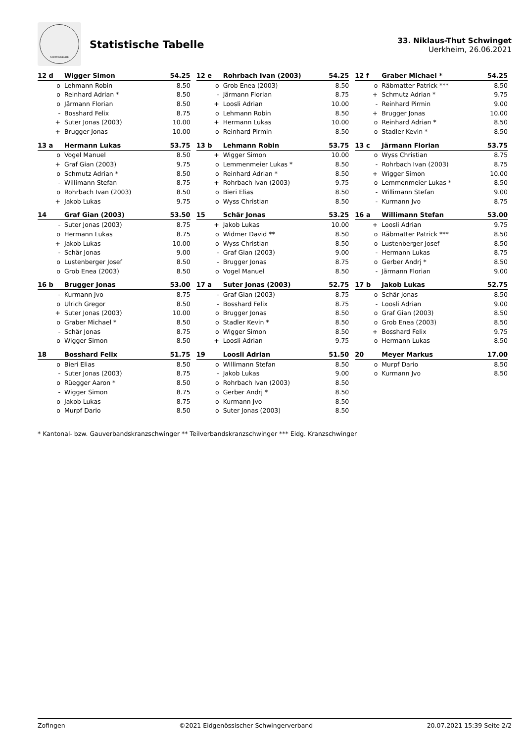SCHWINGKLUB
Statistische Tabelle
33. Niklaus-Thut Schwinget
Uerkheim, 26.06.2021
| 12 d | Wigger Simon | 54.25 |
| --- | --- | --- |
| o | Lehmann Robin | 8.50 |
| o | Reinhard Adrian * | 8.50 |
| o | Järmann Florian | 8.50 |
| - | Bosshard Felix | 8.75 |
| + | Suter Jonas (2003) | 10.00 |
| + | Brugger Jonas | 10.00 |
| 12 e | Rohrbach Ivan (2003) | 54.25 |
| --- | --- | --- |
| o | Grob Enea (2003) | 8.50 |
| - | Järmann Florian | 8.75 |
| + | Loosli Adrian | 10.00 |
| o | Lehmann Robin | 8.50 |
| + | Hermann Lukas | 10.00 |
| o | Reinhard Pirmin | 8.50 |
| 12 f | Graber Michael * | 54.25 |
| --- | --- | --- |
| o | Räbmatter Patrick *** | 8.50 |
| + | Schmutz Adrian * | 9.75 |
| - | Reinhard Pirmin | 9.00 |
| + | Brugger Jonas | 10.00 |
| o | Reinhard Adrian * | 8.50 |
| o | Stadler Kevin * | 8.50 |
| 13 a | Hermann Lukas | 53.75 |
| --- | --- | --- |
| o | Vogel Manuel | 8.50 |
| + | Graf Gian (2003) | 9.75 |
| o | Schmutz Adrian * | 8.50 |
| - | Willimann Stefan | 8.75 |
| o | Rohrbach Ivan (2003) | 8.50 |
| + | Jakob Lukas | 9.75 |
| 13 b | Lehmann Robin | 53.75 |
| --- | --- | --- |
| + | Wigger Simon | 10.00 |
| o | Lemmenmeier Lukas * | 8.50 |
| o | Reinhard Adrian * | 8.50 |
| + | Rohrbach Ivan (2003) | 9.75 |
| o | Bieri Elias | 8.50 |
| o | Wyss Christian | 8.50 |
| 13 c | Järmann Florian | 53.75 |
| --- | --- | --- |
| o | Wyss Christian | 8.75 |
| - | Rohrbach Ivan (2003) | 8.75 |
| + | Wigger Simon | 10.00 |
| o | Lemmenmeier Lukas * | 8.50 |
| - | Willimann Stefan | 9.00 |
| - | Kurmann Jvo | 8.75 |
| 14 | Graf Gian (2003) | 53.50 |
| --- | --- | --- |
| - | Suter Jonas (2003) | 8.75 |
| o | Hermann Lukas | 8.75 |
| + | Jakob Lukas | 10.00 |
| - | Schär Jonas | 9.00 |
| o | Lustenberger Josef | 8.50 |
| o | Grob Enea (2003) | 8.50 |
| 15 | Schär Jonas | 53.25 |
| --- | --- | --- |
| + | Jakob Lukas | 10.00 |
| o | Widmer David ** | 8.50 |
| o | Wyss Christian | 8.50 |
| - | Graf Gian (2003) | 9.00 |
| - | Brugger Jonas | 8.75 |
| o | Vogel Manuel | 8.50 |
| 16 a | Willimann Stefan | 53.00 |
| --- | --- | --- |
| + | Loosli Adrian | 9.75 |
| o | Räbmatter Patrick *** | 8.50 |
| o | Lustenberger Josef | 8.50 |
| - | Hermann Lukas | 8.75 |
| o | Gerber Andrj * | 8.50 |
| - | Järmann Florian | 9.00 |
| 16 b | Brugger Jonas | 53.00 |
| --- | --- | --- |
| - | Kurmann Jvo | 8.75 |
| o | Ulrich Gregor | 8.50 |
| + | Suter Jonas (2003) | 10.00 |
| o | Graber Michael * | 8.50 |
| - | Schär Jonas | 8.75 |
| o | Wigger Simon | 8.50 |
| 17 a | Suter Jonas (2003) | 52.75 |
| --- | --- | --- |
| - | Graf Gian (2003) | 8.75 |
| - | Bosshard Felix | 8.75 |
| o | Brugger Jonas | 8.50 |
| o | Stadler Kevin * | 8.50 |
| o | Wigger Simon | 8.50 |
| + | Loosli Adrian | 9.75 |
| 17 b | Jakob Lukas | 52.75 |
| --- | --- | --- |
| o | Schär Jonas | 8.50 |
| - | Loosli Adrian | 9.00 |
| o | Graf Gian (2003) | 8.50 |
| o | Grob Enea (2003) | 8.50 |
| + | Bosshard Felix | 9.75 |
| o | Hermann Lukas | 8.50 |
| 18 | Bosshard Felix | 51.75 |
| --- | --- | --- |
| o | Bieri Elias | 8.50 |
| - | Suter Jonas (2003) | 8.75 |
| o | Rüegger Aaron * | 8.50 |
| - | Wigger Simon | 8.75 |
| o | Jakob Lukas | 8.75 |
| o | Murpf Dario | 8.50 |
| 19 | Loosli Adrian | 51.50 |
| --- | --- | --- |
| o | Willimann Stefan | 8.50 |
| - | Jakob Lukas | 9.00 |
| o | Rohrbach Ivan (2003) | 8.50 |
| o | Gerber Andrj * | 8.50 |
| o | Kurmann Jvo | 8.50 |
| o | Suter Jonas (2003) | 8.50 |
| 20 | Meyer Markus | 17.00 |
| --- | --- | --- |
| o | Murpf Dario | 8.50 |
| o | Kurmann Jvo | 8.50 |
* Kantonal- bzw. Gauverbandskranzschwinger ** Teilverbandskranzschwinger *** Eidg. Kranzschwinger
Zofingen ©2021 Eidgenössischer Schwingerverband 20.07.2021 15:39 Seite 2/2